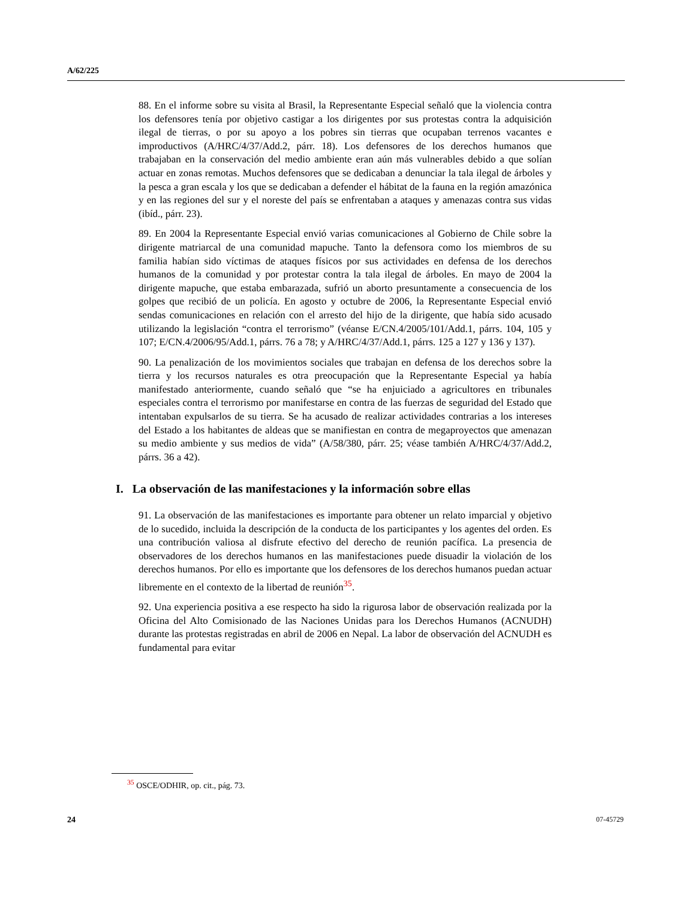A/62/225
88. En el informe sobre su visita al Brasil, la Representante Especial señaló que la violencia contra los defensores tenía por objetivo castigar a los dirigentes por sus protestas contra la adquisición ilegal de tierras, o por su apoyo a los pobres sin tierras que ocupaban terrenos vacantes e improductivos (A/HRC/4/37/Add.2, párr. 18). Los defensores de los derechos humanos que trabajaban en la conservación del medio ambiente eran aún más vulnerables debido a que solían actuar en zonas remotas. Muchos defensores que se dedicaban a denunciar la tala ilegal de árboles y la pesca a gran escala y los que se dedicaban a defender el hábitat de la fauna en la región amazónica y en las regiones del sur y el noreste del país se enfrentaban a ataques y amenazas contra sus vidas (ibíd., párr. 23).
89. En 2004 la Representante Especial envió varias comunicaciones al Gobierno de Chile sobre la dirigente matriarcal de una comunidad mapuche. Tanto la defensora como los miembros de su familia habían sido víctimas de ataques físicos por sus actividades en defensa de los derechos humanos de la comunidad y por protestar contra la tala ilegal de árboles. En mayo de 2004 la dirigente mapuche, que estaba embarazada, sufrió un aborto presuntamente a consecuencia de los golpes que recibió de un policía. En agosto y octubre de 2006, la Representante Especial envió sendas comunicaciones en relación con el arresto del hijo de la dirigente, que había sido acusado utilizando la legislación “contra el terrorismo” (véanse E/CN.4/2005/101/Add.1, párrs. 104, 105 y 107; E/CN.4/2006/95/Add.1, párrs. 76 a 78; y A/HRC/4/37/Add.1, párrs. 125 a 127 y 136 y 137).
90. La penalización de los movimientos sociales que trabajan en defensa de los derechos sobre la tierra y los recursos naturales es otra preocupación que la Representante Especial ya había manifestado anteriormente, cuando señaló que “se ha enjuiciado a agricultores en tribunales especiales contra el terrorismo por manifestarse en contra de las fuerzas de seguridad del Estado que intentaban expulsarlos de su tierra. Se ha acusado de realizar actividades contrarias a los intereses del Estado a los habitantes de aldeas que se manifiestan en contra de megaproyectos que amenazan su medio ambiente y sus medios de vida” (A/58/380, párr. 25; véase también A/HRC/4/37/Add.2, párrs. 36 a 42).
I. La observación de las manifestaciones y la información sobre ellas
91. La observación de las manifestaciones es importante para obtener un relato imparcial y objetivo de lo sucedido, incluida la descripción de la conducta de los participantes y los agentes del orden. Es una contribución valiosa al disfrute efectivo del derecho de reunión pacífica. La presencia de observadores de los derechos humanos en las manifestaciones puede disuadir la violación de los derechos humanos. Por ello es importante que los defensores de los derechos humanos puedan actuar libremente en el contexto de la libertad de reunión<sup>35</sup>.
92. Una experiencia positiva a ese respecto ha sido la rigurosa labor de observación realizada por la Oficina del Alto Comisionado de las Naciones Unidas para los Derechos Humanos (ACNUDH) durante las protestas registradas en abril de 2006 en Nepal. La labor de observación del ACNUDH es fundamental para evitar
<sup>35</sup> OSCE/ODHIR, op. cit., pág. 73.
24 07-45729